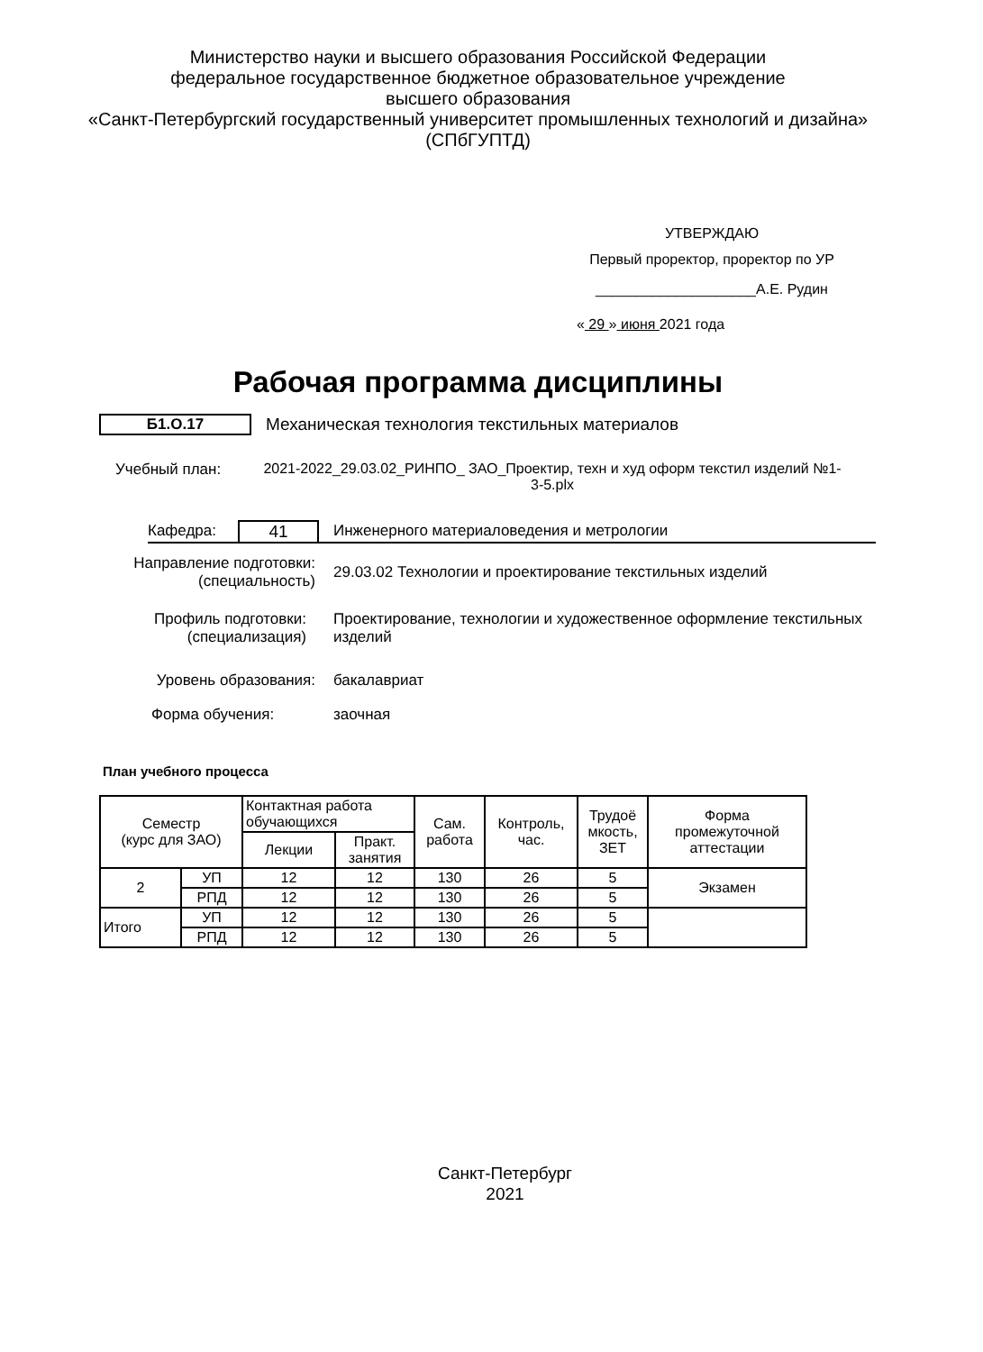Министерство науки и высшего образования Российской Федерации
федеральное государственное бюджетное образовательное учреждение
высшего образования
«Санкт-Петербургский государственный университет промышленных технологий и дизайна»
(СПбГУПТД)
УТВЕРЖДАЮ
Первый проректор, проректор по УР
____________________А.Е. Рудин
« 29 » июня 2021 года
Рабочая программа дисциплины
Б1.О.17
Механическая технология текстильных материалов
Учебный план: 2021-2022_29.03.02_РИНПО_ ЗАО_Проектир, техн и худ оформ текстил изделий №1-3-5.plx
Кафедра: 41
Инженерного материаловедения и метрологии
Направление подготовки:
(специальность)
29.03.02 Технологии и проектирование текстильных изделий
Профиль подготовки:
(специализация)
Проектирование, технологии и художественное оформление текстильных изделий
Уровень образования: бакалавриат
Форма обучения: заочная
План учебного процесса
| Семестр (курс для ЗАО) | | Контактная работа обучающихся | | Сам. работа | Контроль, час. | Трудоё мкость, ЗЕТ | Форма промежуточной аттестации |
| --- | --- | --- | --- | --- | --- | --- | --- |
| | | Лекции | Практ. занятия | | | | |
| 2 | УП | 12 | 12 | 130 | 26 | 5 | Экзамен |
| | РПД | 12 | 12 | 130 | 26 | 5 | |
| Итого | УП | 12 | 12 | 130 | 26 | 5 | |
| | РПД | 12 | 12 | 130 | 26 | 5 | |
Санкт-Петербург
2021